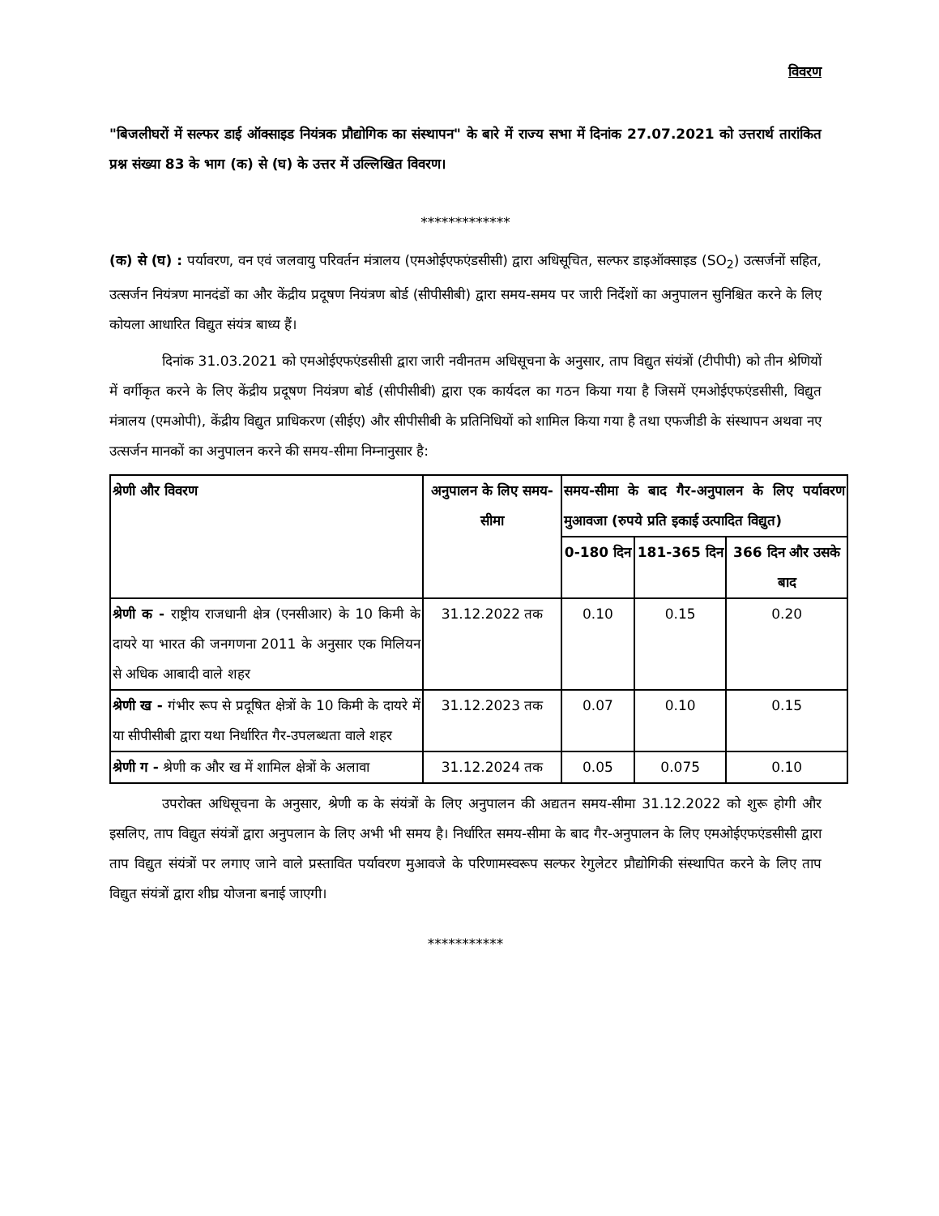विवरण
"बिजलीघरों में सल्फर डाई ऑक्साइड नियंत्रक प्रौद्योगिक का संस्थापन" के बारे में राज्य सभा में दिनांक 27.07.2021 को उत्तरार्थ तारांकित प्रश्न संख्या 83 के भाग (क) से (घ) के उत्तर में उल्लिखित विवरण।
*************
(क) से (घ) : पर्यावरण, वन एवं जलवायु परिवर्तन मंत्रालय (एमओईएफएंडसीसी) द्वारा अधिसूचित, सल्फर डाइऑक्साइड (SO<sub>2</sub>) उत्सर्जनों सहित, उत्सर्जन नियंत्रण मानदंडों का और केंद्रीय प्रदूषण नियंत्रण बोर्ड (सीपीसीबी) द्वारा समय-समय पर जारी निर्देशों का अनुपालन सुनिश्चित करने के लिए कोयला आधारित विद्युत संयंत्र बाध्य हैं।
दिनांक 31.03.2021 को एमओईएफएंडसीसी द्वारा जारी नवीनतम अधिसूचना के अनुसार, ताप विद्युत संयंत्रों (टीपीपी) को तीन श्रेणियों में वर्गीकृत करने के लिए केंद्रीय प्रदूषण नियंत्रण बोर्ड (सीपीसीबी) द्वारा एक कार्यदल का गठन किया गया है जिसमें एमओईएफएंडसीसी, विद्युत मंत्रालय (एमओपी), केंद्रीय विद्युत प्राधिकरण (सीईए) और सीपीसीबी के प्रतिनिधियों को शामिल किया गया है तथा एफजीडी के संस्थापन अथवा नए उत्सर्जन मानकों का अनुपालन करने की समय-सीमा निम्नानुसार है:
| श्रेणी और विवरण | अनुपालन के लिए समय-सीमा | समय-सीमा के बाद गैर-अनुपालन के लिए पर्यावरण मुआवजा (रुपये प्रति इकाई उत्पादित विद्युत) | | |
| --- | --- | --- | --- | --- |
| | | 0-180 दिन | 181-365 दिन | 366 दिन और उसके बाद |
| श्रेणी क - राष्ट्रीय राजधानी क्षेत्र (एनसीआर) के 10 किमी के दायरे या भारत की जनगणना 2011 के अनुसार एक मिलियन से अधिक आबादी वाले शहर | 31.12.2022 तक | 0.10 | 0.15 | 0.20 |
| श्रेणी ख - गंभीर रूप से प्रदूषित क्षेत्रों के 10 किमी के दायरे में या सीपीसीबी द्वारा यथा निर्धारित गैर-उपलब्धता वाले शहर | 31.12.2023 तक | 0.07 | 0.10 | 0.15 |
| श्रेणी ग - श्रेणी क और ख में शामिल क्षेत्रों के अलावा | 31.12.2024 तक | 0.05 | 0.075 | 0.10 |
उपरोक्त अधिसूचना के अनुसार, श्रेणी क के संयंत्रों के लिए अनुपालन की अद्यतन समय-सीमा 31.12.2022 को शुरू होगी और इसलिए, ताप विद्युत संयंत्रों द्वारा अनुपलान के लिए अभी भी समय है। निर्धारित समय-सीमा के बाद गैर-अनुपालन के लिए एमओईएफएंडसीसी द्वारा ताप विद्युत संयंत्रों पर लगाए जाने वाले प्रस्तावित पर्यावरण मुआवजे के परिणामस्वरूप सल्फर रेगुलेटर प्रौद्योगिकी संस्थापित करने के लिए ताप विद्युत संयंत्रों द्वारा शीघ्र योजना बनाई जाएगी।
***********